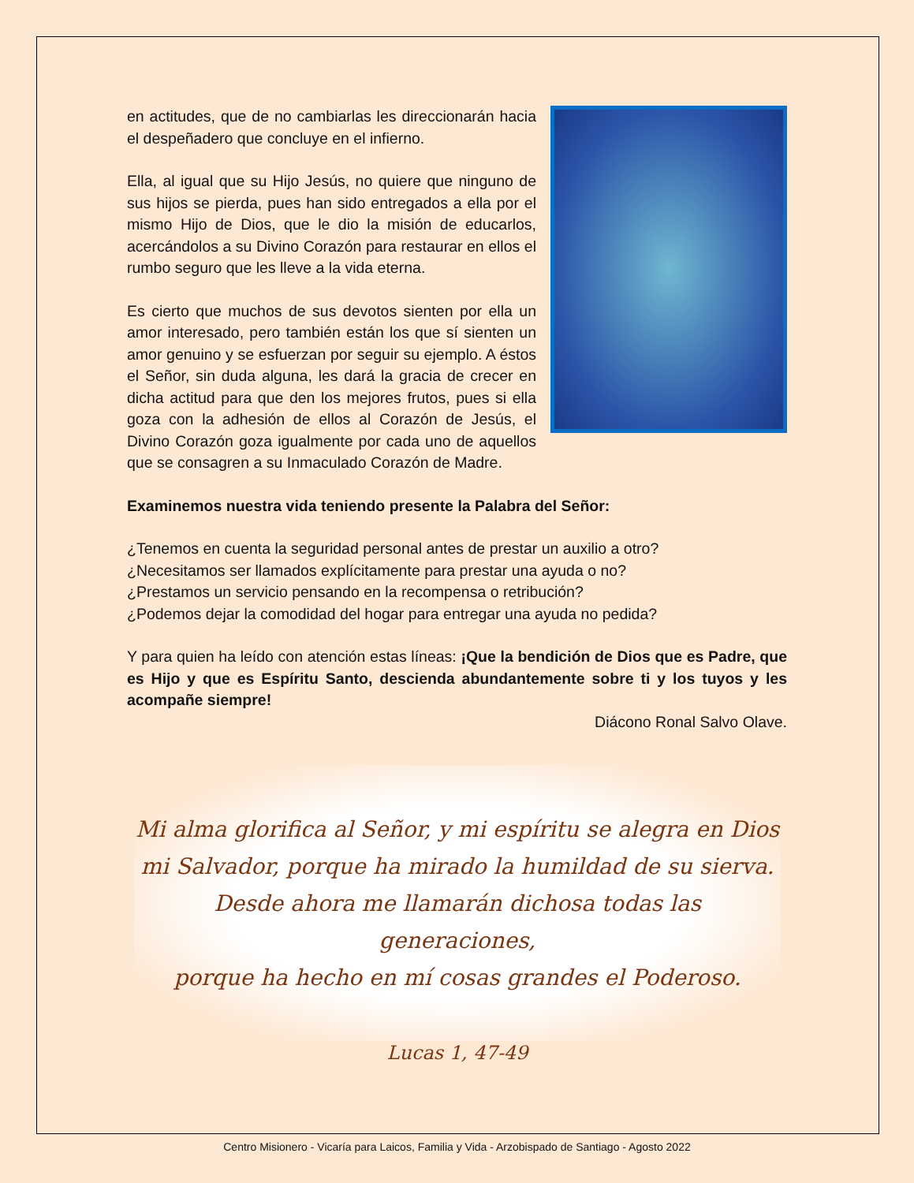en actitudes, que de no cambiarlas les direccionarán hacia el despeñadero que concluye en el infierno.
Ella, al igual que su Hijo Jesús, no quiere que ninguno de sus hijos se pierda, pues han sido entregados a ella por el mismo Hijo de Dios, que le dio la misión de educarlos, acercándolos a su Divino Corazón para restaurar en ellos el rumbo seguro que les lleve a la vida eterna.
Es cierto que muchos de sus devotos sienten por ella un amor interesado, pero también están los que sí sienten un amor genuino y se esfuerzan por seguir su ejemplo. A éstos el Señor, sin duda alguna, les dará la gracia de crecer en dicha actitud para que den los mejores frutos, pues si ella goza con la adhesión de ellos al Corazón de Jesús, el Divino Corazón goza igualmente por cada uno de aquellos que se consagren a su Inmaculado Corazón de Madre.
Examinemos nuestra vida teniendo presente la Palabra del Señor:
¿Tenemos en cuenta la seguridad personal antes de prestar un auxilio a otro?
¿Necesitamos ser llamados explícitamente para prestar una ayuda o no?
¿Prestamos un servicio pensando en la recompensa o retribución?
¿Podemos dejar la comodidad del hogar para entregar una ayuda no pedida?
Y para quien ha leído con atención estas líneas: ¡Que la bendición de Dios que es Padre, que es Hijo y que es Espíritu Santo, descienda abundantemente sobre ti y los tuyos y les acompañe siempre!
Diácono Ronal Salvo Olave.
Mi alma glorifica al Señor, y mi espíritu se alegra en Dios
mi Salvador, porque ha mirado la humildad de su sierva.
Desde ahora me llamarán dichosa todas las generaciones,
porque ha hecho en mí cosas grandes el Poderoso.
Lucas 1, 47-49
Centro Misionero - Vicaría para Laicos, Familia y Vida - Arzobispado de Santiago - Agosto 2022